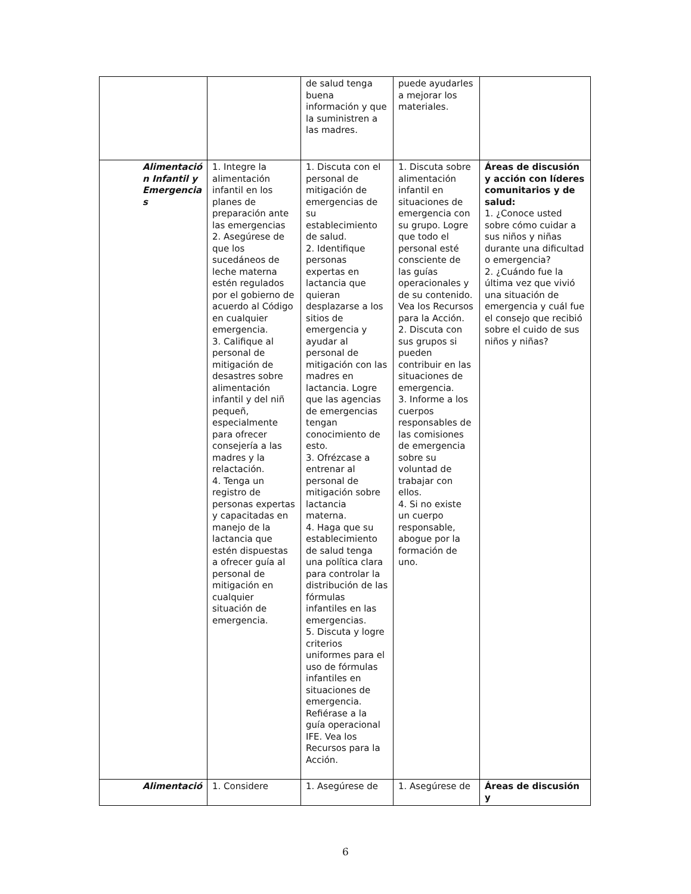| | | de salud tenga buena información y que la suministren a las madres. | puede ayudarles a mejorar los materiales. | |
| Alimentació n Infantil y Emergencia s | 1. Integre la alimentación infantil en los planes de preparación ante las emergencias 2. Asegúrese de que los sucedáneos de leche materna estén regulados por el gobierno de acuerdo al Código en cualquier emergencia. 3. Califique al personal de mitigación de desastres sobre alimentación infantil y del niñ pequeñ, especialmente para ofrecer consejería a las madres y la relactación. 4. Tenga un registro de personas expertas y capacitadas en manejo de la lactancia que estén dispuestas a ofrecer guía al personal de mitigación en cualquier situación de emergencia. | 1. Discuta con el personal de mitigación de emergencias de su establecimiento de salud. 2. Identifique personas expertas en lactancia que quieran desplazarse a los sitios de emergencia y ayudar al personal de mitigación con las madres en lactancia. Logre que las agencias de emergencias tengan conocimiento de esto. 3. Ofrézcase a entrenar al personal de mitigación sobre lactancia materna. 4. Haga que su establecimiento de salud tenga una política clara para controlar la distribución de las fórmulas infantiles en las emergencias. 5. Discuta y logre criterios uniformes para el uso de fórmulas infantiles en situaciones de emergencia. Refiérase a la guía operacional IFE. Vea los Recursos para la Acción. | 1. Discuta sobre alimentación infantil en situaciones de emergencia con su grupo. Logre que todo el personal esté consciente de las guías operacionales y de su contenido. Vea los Recursos para la Acción. 2. Discuta con sus grupos si pueden contribuir en las situaciones de emergencia. 3. Informe a los cuerpos responsables de las comisiones de emergencia sobre su voluntad de trabajar con ellos. 4. Si no existe un cuerpo responsable, abogue por la formación de uno. | Áreas de discusión y acción con líderes comunitarios y de salud: 1. ¿Conoce usted sobre cómo cuidar a sus niños y niñas durante una dificultad o emergencia? 2. ¿Cuándo fue la última vez que vivió una situación de emergencia y cuál fue el consejo que recibió sobre el cuido de sus niños y niñas? |
| Alimentació | 1. Considere | 1. Asegúrese de | 1. Asegúrese de | Áreas de discusión y |
6